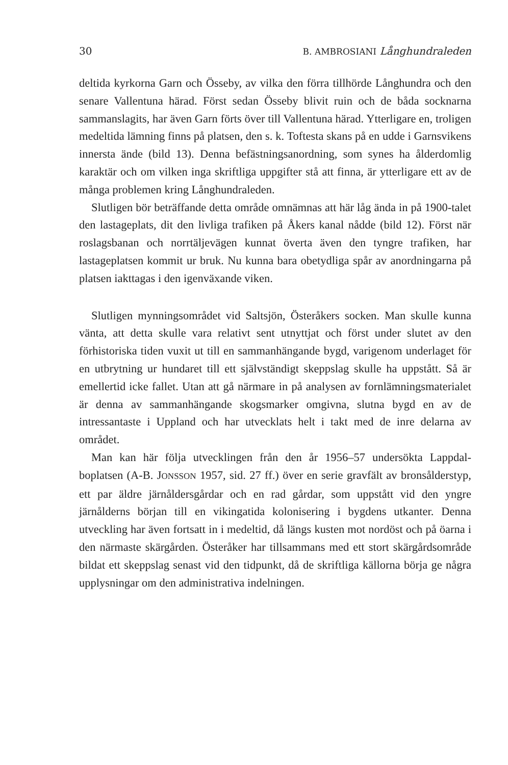30 B. AMBROSIANI Långhundraleden
deltida kyrkorna Garn och Össeby, av vilka den förra tillhörde Långhundra och den senare Vallentuna härad. Först sedan Össeby blivit ruin och de båda socknarna sammanslagits, har även Garn förts över till Vallentuna härad. Ytterligare en, troligen medeltida lämning finns på platsen, den s. k. Toftesta skans på en udde i Garnsvikens innersta ände (bild 13). Denna befästningsanordning, som synes ha ålderdomlig karaktär och om vilken inga skriftliga uppgifter stå att finna, är ytterligare ett av de många problemen kring Långhundraleden.
Slutligen bör beträffande detta område omnämnas att här låg ända in på 1900-talet den lastageplats, dit den livliga trafiken på Åkers kanal nådde (bild 12). Först när roslagsbanan och norrtäljevägen kunnat överta även den tyngre trafiken, har lastageplatsen kommit ur bruk. Nu kunna bara obetydliga spår av anordningarna på platsen iakttagas i den igenväxande viken.
Slutligen mynningsområdet vid Saltsjön, Österåkers socken. Man skulle kunna vänta, att detta skulle vara relativt sent utnyttjat och först under slutet av den förhistoriska tiden vuxit ut till en sammanhängande bygd, varigenom underlaget för en utbrytning ur hundaret till ett självständigt skeppslag skulle ha uppstått. Så är emellertid icke fallet. Utan att gå närmare in på analysen av fornlämningsmaterialet är denna av sammanhängande skogsmarker omgivna, slutna bygd en av de intressantaste i Uppland och har utvecklats helt i takt med de inre delarna av området.
Man kan här följa utvecklingen från den år 1956–57 undersökta Lappdal-boplatsen (A-B. JONSSON 1957, sid. 27 ff.) över en serie gravfält av bronsålderstyp, ett par äldre järnåldersgårdar och en rad gårdar, som uppstått vid den yngre järnålderns början till en vikingatida kolonisering i bygdens utkanter. Denna utveckling har även fortsatt in i medeltid, då längs kusten mot nordöst och på öarna i den närmaste skärgården. Österåker har tillsammans med ett stort skärgårdsområde bildat ett skeppslag senast vid den tidpunkt, då de skriftliga källorna börja ge några upplysningar om den administrativa indelningen.